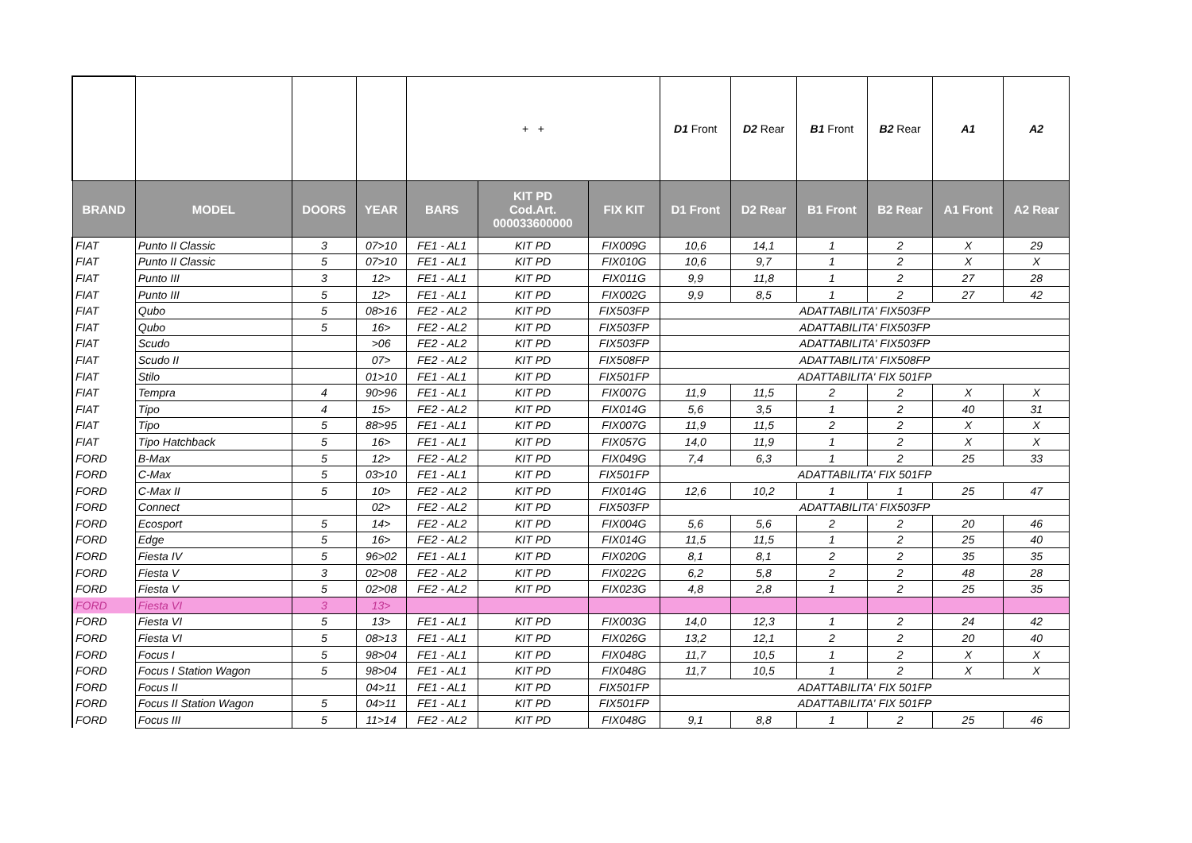| | | | | + + | | | D1 Front | D2 Rear | B1 Front | B2 Rear | A1 | A2 |
| BRAND | MODEL | DOORS | YEAR | BARS | KIT PD Cod.Art. 000033600000 | FIX KIT | D1 Front | D2 Rear | B1 Front | B2 Rear | A1 Front | A2 Rear |
| FIAT | Punto II Classic | 3 | 07>10 | FE1 - AL1 | KIT PD | FIX009G | 10,6 | 14,1 | 1 | 2 | X | 29 |
| FIAT | Punto II Classic | 5 | 07>10 | FE1 - AL1 | KIT PD | FIX010G | 10,6 | 9,7 | 1 | 2 | X | X |
| FIAT | Punto III | 3 | 12> | FE1 - AL1 | KIT PD | FIX011G | 9,9 | 11,8 | 1 | 2 | 27 | 28 |
| FIAT | Punto III | 5 | 12> | FE1 - AL1 | KIT PD | FIX002G | 9,9 | 8,5 | 1 | 2 | 27 | 42 |
| FIAT | Qubo | 5 | 08>16 | FE2 - AL2 | KIT PD | FIX503FP | ADATTABILITA' FIX503FP | | | | | |
| FIAT | Qubo | 5 | 16> | FE2 - AL2 | KIT PD | FIX503FP | ADATTABILITA' FIX503FP | | | | | |
| FIAT | Scudo | | >06 | FE2 - AL2 | KIT PD | FIX503FP | ADATTABILITA' FIX503FP | | | | | |
| FIAT | Scudo II | | 07> | FE2 - AL2 | KIT PD | FIX508FP | ADATTABILITA' FIX508FP | | | | | |
| FIAT | Stilo | | 01>10 | FE1 - AL1 | KIT PD | FIX501FP | ADATTABILITA' FIX 501FP | | | | | |
| FIAT | Tempra | 4 | 90>96 | FE1 - AL1 | KIT PD | FIX007G | 11,9 | 11,5 | 2 | 2 | X | X |
| FIAT | Tipo | 4 | 15> | FE2 - AL2 | KIT PD | FIX014G | 5,6 | 3,5 | 1 | 2 | 40 | 31 |
| FIAT | Tipo | 5 | 88>95 | FE1 - AL1 | KIT PD | FIX007G | 11,9 | 11,5 | 2 | 2 | X | X |
| FIAT | Tipo Hatchback | 5 | 16> | FE1 - AL1 | KIT PD | FIX057G | 14,0 | 11,9 | 1 | 2 | X | X |
| FORD | B-Max | 5 | 12> | FE2 - AL2 | KIT PD | FIX049G | 7,4 | 6,3 | 1 | 2 | 25 | 33 |
| FORD | C-Max | 5 | 03>10 | FE1 - AL1 | KIT PD | FIX501FP | ADATTABILITA' FIX 501FP | | | | | |
| FORD | C-Max II | 5 | 10> | FE2 - AL2 | KIT PD | FIX014G | 12,6 | 10,2 | 1 | 1 | 25 | 47 |
| FORD | Connect | | 02> | FE2 - AL2 | KIT PD | FIX503FP | ADATTABILITA' FIX503FP | | | | | |
| FORD | Ecosport | 5 | 14> | FE2 - AL2 | KIT PD | FIX004G | 5,6 | 5,6 | 2 | 2 | 20 | 46 |
| FORD | Edge | 5 | 16> | FE2 - AL2 | KIT PD | FIX014G | 11,5 | 11,5 | 1 | 2 | 25 | 40 |
| FORD | Fiesta IV | 5 | 96>02 | FE1 - AL1 | KIT PD | FIX020G | 8,1 | 8,1 | 2 | 2 | 35 | 35 |
| FORD | Fiesta V | 3 | 02>08 | FE2 - AL2 | KIT PD | FIX022G | 6,2 | 5,8 | 2 | 2 | 48 | 28 |
| FORD | Fiesta V | 5 | 02>08 | FE2 - AL2 | KIT PD | FIX023G | 4,8 | 2,8 | 1 | 2 | 25 | 35 |
| FORD | Fiesta VI | 3 | 13> | | | | | | | | | |
| FORD | Fiesta VI | 5 | 13> | FE1 - AL1 | KIT PD | FIX003G | 14,0 | 12,3 | 1 | 2 | 24 | 42 |
| FORD | Fiesta VI | 5 | 08>13 | FE1 - AL1 | KIT PD | FIX026G | 13,2 | 12,1 | 2 | 2 | 20 | 40 |
| FORD | Focus I | 5 | 98>04 | FE1 - AL1 | KIT PD | FIX048G | 11,7 | 10,5 | 1 | 2 | X | X |
| FORD | Focus I Station Wagon | 5 | 98>04 | FE1 - AL1 | KIT PD | FIX048G | 11,7 | 10,5 | 1 | 2 | X | X |
| FORD | Focus II | | 04>11 | FE1 - AL1 | KIT PD | FIX501FP | ADATTABILITA' FIX 501FP | | | | | |
| FORD | Focus II Station Wagon | 5 | 04>11 | FE1 - AL1 | KIT PD | FIX501FP | ADATTABILITA' FIX 501FP | | | | | |
| FORD | Focus III | 5 | 11>14 | FE2 - AL2 | KIT PD | FIX048G | 9,1 | 8,8 | 1 | 2 | 25 | 46 |